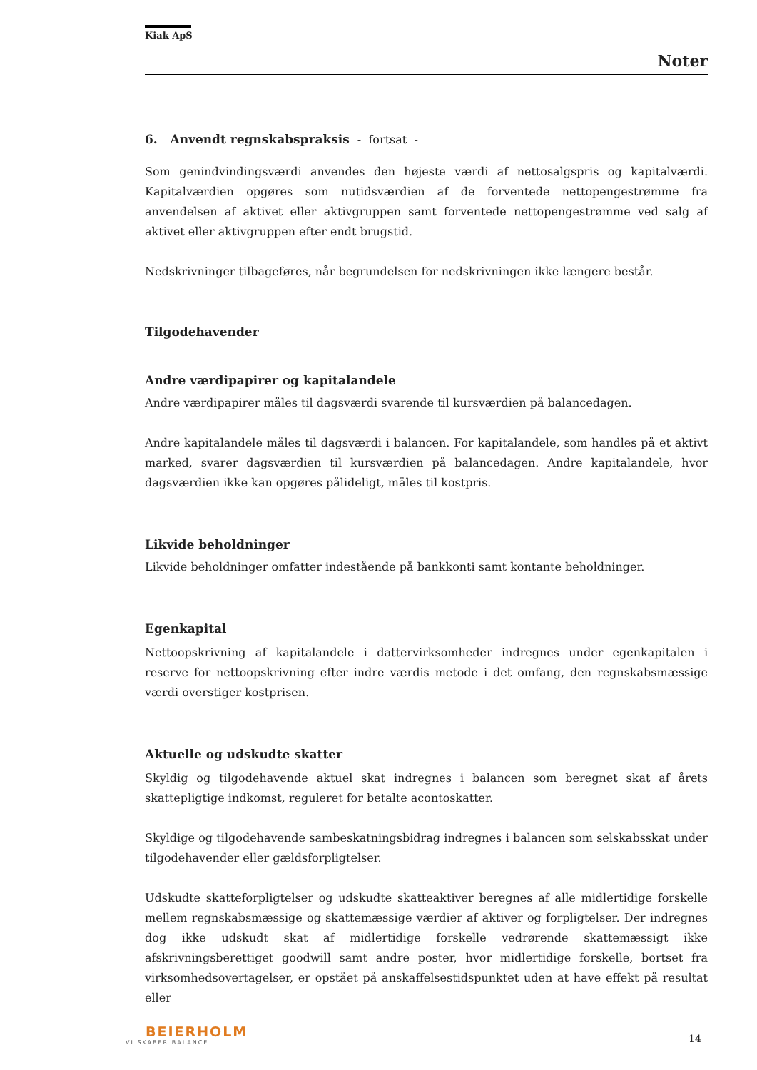Kiak ApS
Noter
6. Anvendt regnskabspraksis - fortsat -
Som genindvindingsværdi anvendes den højeste værdi af nettosalgspris og kapitalværdi. Kapitalværdien opgøres som nutidsværdien af de forventede nettopengestrømme fra anvendelsen af aktivet eller aktivgruppen samt forventede nettopengestrømme ved salg af aktivet eller aktivgruppen efter endt brugstid.
Nedskrivninger tilbageføres, når begrundelsen for nedskrivningen ikke længere består.
Tilgodehavender
Andre værdipapirer og kapitalandele
Andre værdipapirer måles til dagsværdi svarende til kursværdien på balancedagen.
Andre kapitalandele måles til dagsværdi i balancen. For kapitalandele, som handles på et aktivt marked, svarer dagsværdien til kursværdien på balancedagen. Andre kapitalandele, hvor dagsværdien ikke kan opgøres pålideligt, måles til kostpris.
Likvide beholdninger
Likvide beholdninger omfatter indestående på bankkonti samt kontante beholdninger.
Egenkapital
Nettoopskrivning af kapitalandele i dattervirksomheder indregnes under egenkapitalen i reserve for nettoopskrivning efter indre værdis metode i det omfang, den regnskabsmæssige værdi overstiger kostprisen.
Aktuelle og udskudte skatter
Skyldig og tilgodehavende aktuel skat indregnes i balancen som beregnet skat af årets skattepligtige indkomst, reguleret for betalte acontoskatter.
Skyldige og tilgodehavende sambeskatningsbidrag indregnes i balancen som selskabsskat under tilgodehavender eller gældsforpligtelser.
Udskudte skatteforpligtelser og udskudte skatteaktiver beregnes af alle midlertidige forskelle mellem regnskabsmæssige og skattemæssige værdier af aktiver og forpligtelser. Der indregnes dog ikke udskudt skat af midlertidige forskelle vedrørende skattemæssigt ikke afskrivningsberettiget goodwill samt andre poster, hvor midlertidige forskelle, bortset fra virksomhedsovertagelser, er opstået på anskaffelsestidspunktet uden at have effekt på resultat eller
BEIERHOLM
VI SKABER BALANCE
14